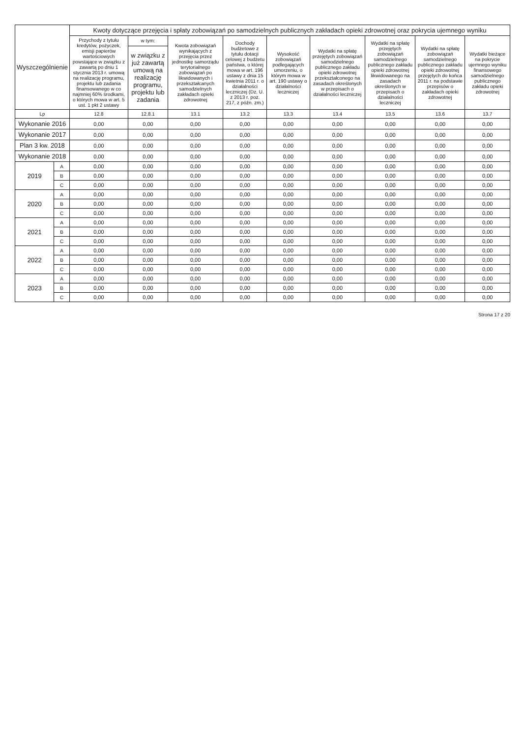| Wyszczególnienie | | Kwoty dotyczące przejęcia i spłaty zobowiązań po samodzielnych publicznych zakładach opieki zdrowotnej oraz pokrycia ujemnego wyniku | | | | | | | | |
| --- | --- | --- | --- | --- | --- | --- | --- | --- | --- | --- |
| | | Przychody z tytułu kredytów, pożyczek, emisji papierów wartościowych powstające w związku z zawartą po dniu 1 stycznia 2013 r. umową na realizację programu, projektu lub zadania finansowanego w co najmniej 60% środkami, o których mowa w art. 5 ust. 1 pkt 2 ustawy | w tym: | Kwota zobowiązań wynikających z przejęcia przez jednostkę samorządu terytorialnego zobowiązań po likwidowanych i przekształcanych samodzielnych zakładach opieki zdrowotnej | Dochody budżetowe z tytułu dotacji celowej z budżetu państwa, o której mowa w art. 196 ustawy z dnia 15 kwietnia 2011 r. o działalności leczniczej (Dz. U. z 2013 r. poz. 217, z późn. zm.) | Wysokość zobowiązań podlegających umorzeniu, o którym mowa w art. 190 ustawy o działalności leczniczej | Wydatki na spłatę przejętych zobowiązań samodzielnego publicznego zakładu opieki zdrowotnej przekształconego na zasadach określonych w przepisach o działalności leczniczej | Wydatki na spłatę przejętych zobowiązań samodzielnego publicznego zakładu opieki zdrowotnej likwidowanego na zasadach określonych w przepisach o działalności leczniczej | Wydatki na spłatę zobowiązań samodzielnego publicznego zakładu opieki zdrowotnej przejętych do końca 2011 r. na podstawie przepisów o zakładach opieki zdrowotnej | Wydatki bieżące na pokrycie ujemnego wyniku finansowego samodzielnego publicznego zakładu opieki zdrowotnej |
| | | | w związku z już zawartą umową na realizację programu, projektu lub zadania | | | | | | | |
| Lp | | 12.8 | 12.8.1 | 13.1 | 13.2 | 13.3 | 13.4 | 13.5 | 13.6 | 13.7 |
| Wykonanie 2016 | | 0,00 | 0,00 | 0,00 | 0,00 | 0,00 | 0,00 | 0,00 | 0,00 | 0,00 |
| Wykonanie 2017 | | 0,00 | 0,00 | 0,00 | 0,00 | 0,00 | 0,00 | 0,00 | 0,00 | 0,00 |
| Plan 3 kw. 2018 | | 0,00 | 0,00 | 0,00 | 0,00 | 0,00 | 0,00 | 0,00 | 0,00 | 0,00 |
| Wykonanie 2018 | | 0,00 | 0,00 | 0,00 | 0,00 | 0,00 | 0,00 | 0,00 | 0,00 | 0,00 |
| 2019 | A | 0,00 | 0,00 | 0,00 | 0,00 | 0,00 | 0,00 | 0,00 | 0,00 | 0,00 |
| | B | 0,00 | 0,00 | 0,00 | 0,00 | 0,00 | 0,00 | 0,00 | 0,00 | 0,00 |
| | C | 0,00 | 0,00 | 0,00 | 0,00 | 0,00 | 0,00 | 0,00 | 0,00 | 0,00 |
| 2020 | A | 0,00 | 0,00 | 0,00 | 0,00 | 0,00 | 0,00 | 0,00 | 0,00 | 0,00 |
| | B | 0,00 | 0,00 | 0,00 | 0,00 | 0,00 | 0,00 | 0,00 | 0,00 | 0,00 |
| | C | 0,00 | 0,00 | 0,00 | 0,00 | 0,00 | 0,00 | 0,00 | 0,00 | 0,00 |
| 2021 | A | 0,00 | 0,00 | 0,00 | 0,00 | 0,00 | 0,00 | 0,00 | 0,00 | 0,00 |
| | B | 0,00 | 0,00 | 0,00 | 0,00 | 0,00 | 0,00 | 0,00 | 0,00 | 0,00 |
| | C | 0,00 | 0,00 | 0,00 | 0,00 | 0,00 | 0,00 | 0,00 | 0,00 | 0,00 |
| 2022 | A | 0,00 | 0,00 | 0,00 | 0,00 | 0,00 | 0,00 | 0,00 | 0,00 | 0,00 |
| | B | 0,00 | 0,00 | 0,00 | 0,00 | 0,00 | 0,00 | 0,00 | 0,00 | 0,00 |
| | C | 0,00 | 0,00 | 0,00 | 0,00 | 0,00 | 0,00 | 0,00 | 0,00 | 0,00 |
| 2023 | A | 0,00 | 0,00 | 0,00 | 0,00 | 0,00 | 0,00 | 0,00 | 0,00 | 0,00 |
| | B | 0,00 | 0,00 | 0,00 | 0,00 | 0,00 | 0,00 | 0,00 | 0,00 | 0,00 |
| | C | 0,00 | 0,00 | 0,00 | 0,00 | 0,00 | 0,00 | 0,00 | 0,00 | 0,00 |
Strona 17 z 20